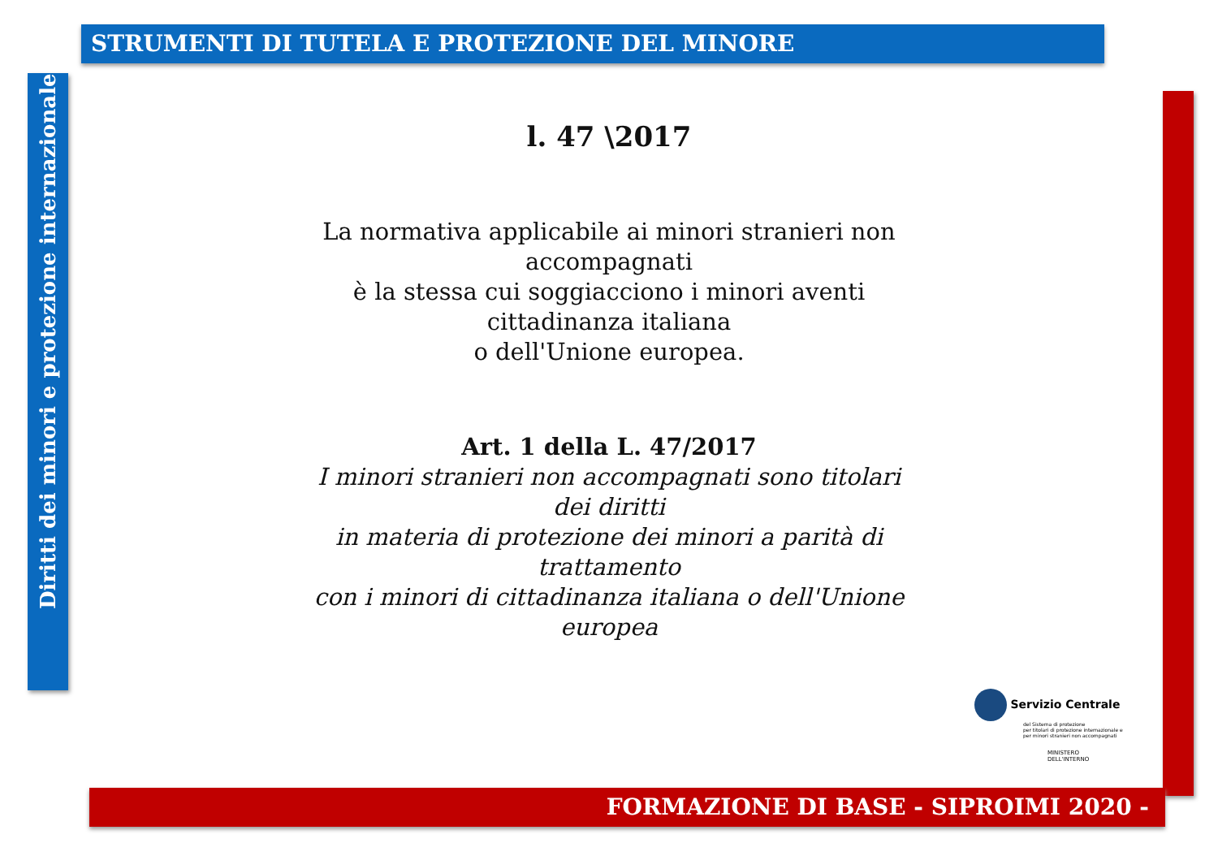STRUMENTI DI TUTELA E PROTEZIONE DEL MINORE
Diritti dei minori e protezione internazionale
l. 47 \2017
La normativa applicabile ai minori stranieri non accompagnati
è la stessa cui soggiacciono i minori aventi cittadinanza italiana
o dell'Unione europea.
Art. 1 della L. 47/2017
I minori stranieri non accompagnati sono titolari dei diritti
in materia di protezione dei minori a parità di trattamento
con i minori di cittadinanza italiana o dell'Unione europea
Servizio Centrale
del Sistema di protezione
per titolari di protezione internazionale e
per minori stranieri non accompagnati
MINISTERO
DELL'INTERNO
FORMAZIONE DI BASE - SIPROIMI 2020 -